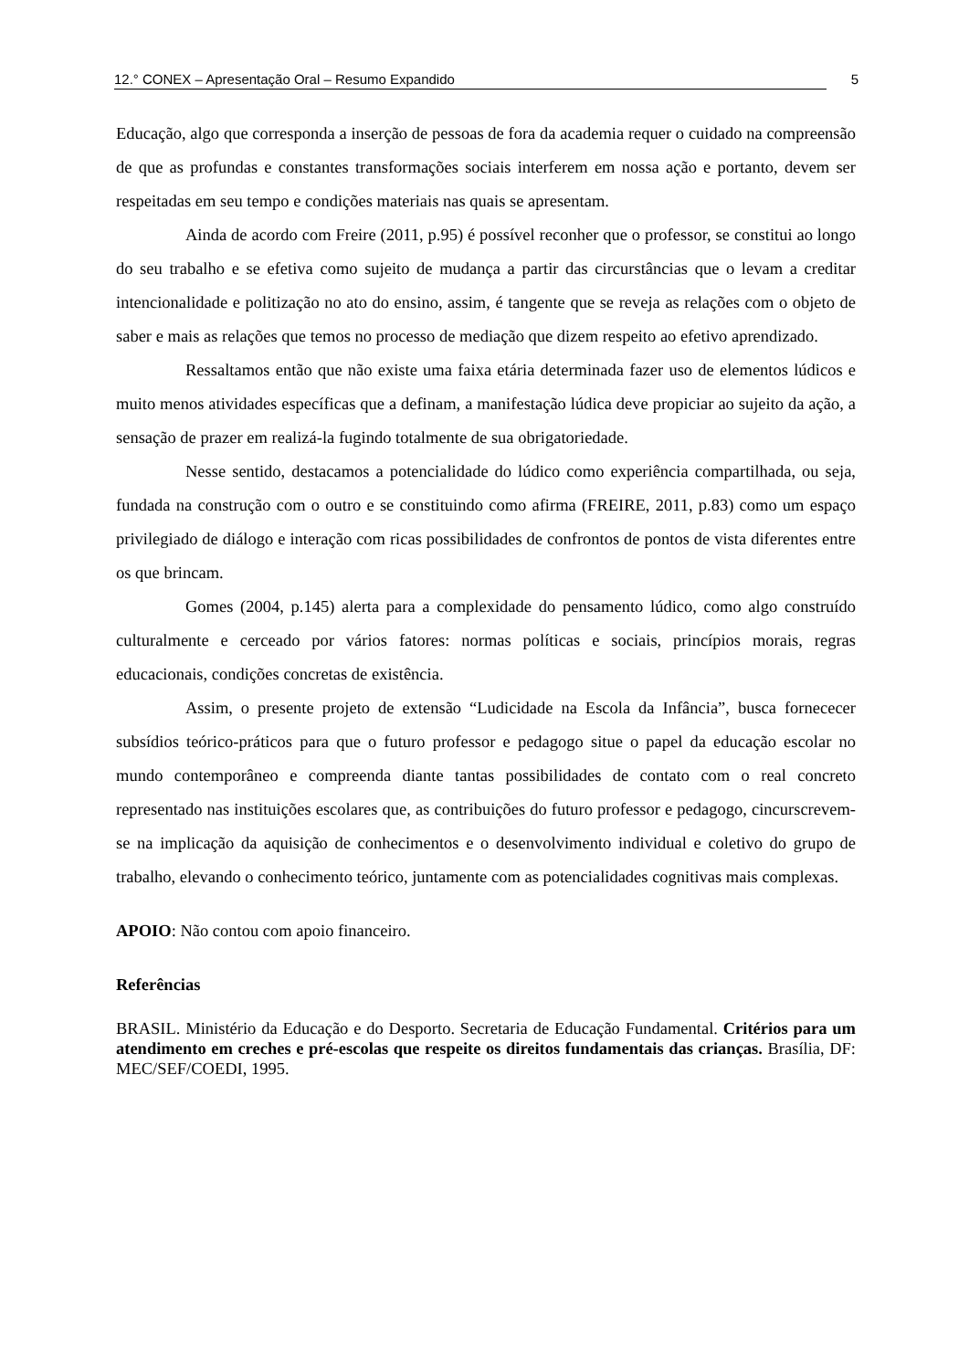12.° CONEX – Apresentação Oral – Resumo Expandido 5
Educação, algo que corresponda a inserção de pessoas de fora da academia requer o cuidado na compreensão de que as profundas e constantes transformações sociais interferem em nossa ação e portanto, devem ser respeitadas em seu tempo e condições materiais nas quais se apresentam.
Ainda de acordo com Freire (2011, p.95) é possível reconher que o professor, se constitui ao longo do seu trabalho e se efetiva como sujeito de mudança a partir das circurstâncias que o levam a creditar intencionalidade e politização no ato do ensino, assim, é tangente que se reveja as relações com o objeto de saber e mais as relações que temos no processo de mediação que dizem respeito ao efetivo aprendizado.
Ressaltamos então que não existe uma faixa etária determinada fazer uso de elementos lúdicos e muito menos atividades específicas que a definam, a manifestação lúdica deve propiciar ao sujeito da ação, a sensação de prazer em realizá-la fugindo totalmente de sua obrigatoriedade.
Nesse sentido, destacamos a potencialidade do lúdico como experiência compartilhada, ou seja, fundada na construção com o outro e se constituindo como afirma (FREIRE, 2011, p.83) como um espaço privilegiado de diálogo e interação com ricas possibilidades de confrontos de pontos de vista diferentes entre os que brincam.
Gomes (2004, p.145) alerta para a complexidade do pensamento lúdico, como algo construído culturalmente e cerceado por vários fatores: normas políticas e sociais, princípios morais, regras educacionais, condições concretas de existência.
Assim, o presente projeto de extensão “Ludicidade na Escola da Infância”, busca fornececer subsídios teórico-práticos para que o futuro professor e pedagogo situe o papel da educação escolar no mundo contemporâneo e compreenda diante tantas possibilidades de contato com o real concreto representado nas instituições escolares que, as contribuições do futuro professor e pedagogo, cincurscrevem-se na implicação da aquisição de conhecimentos e o desenvolvimento individual e coletivo do grupo de trabalho, elevando o conhecimento teórico, juntamente com as potencialidades cognitivas mais complexas.
APOIO: Não contou com apoio financeiro.
Referências
BRASIL. Ministério da Educação e do Desporto. Secretaria de Educação Fundamental. Critérios para um atendimento em creches e pré-escolas que respeite os direitos fundamentais das crianças. Brasília, DF: MEC/SEF/COEDI, 1995.